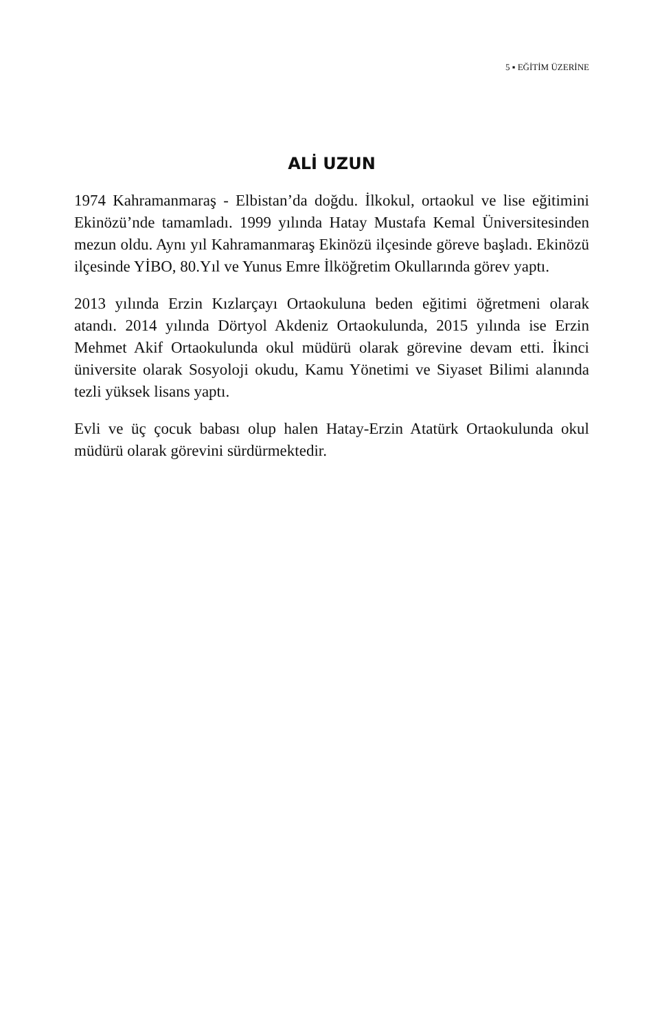5 ▪ EĞİTİM ÜZERİNE
ALİ UZUN
1974 Kahramanmaraş - Elbistan’da doğdu. İlkokul, ortaokul ve lise eğitimini Ekinözü’nde tamamladı. 1999 yılında Hatay Mustafa Kemal Üniversitesinden mezun oldu. Aynı yıl Kahramanmaraş Ekinözü ilçesinde göreve başladı. Ekinözü ilçesinde YİBO, 80.Yıl ve Yunus Emre İlköğretim Okullarında görev yaptı.
2013 yılında Erzin Kızlarçayı Ortaokuluna beden eğitimi öğretmeni olarak atandı. 2014 yılında Dörtyol Akdeniz Ortaokulunda, 2015 yılında ise Erzin Mehmet Akif Ortaokulunda okul müdürü olarak görevine devam etti. İkinci üniversite olarak Sosyoloji okudu, Kamu Yönetimi ve Siyaset Bilimi alanında tezli yüksek lisans yaptı.
Evli ve üç çocuk babası olup halen Hatay-Erzin Atatürk Ortaokulunda okul müdürü olarak görevini sürdürmektedir.